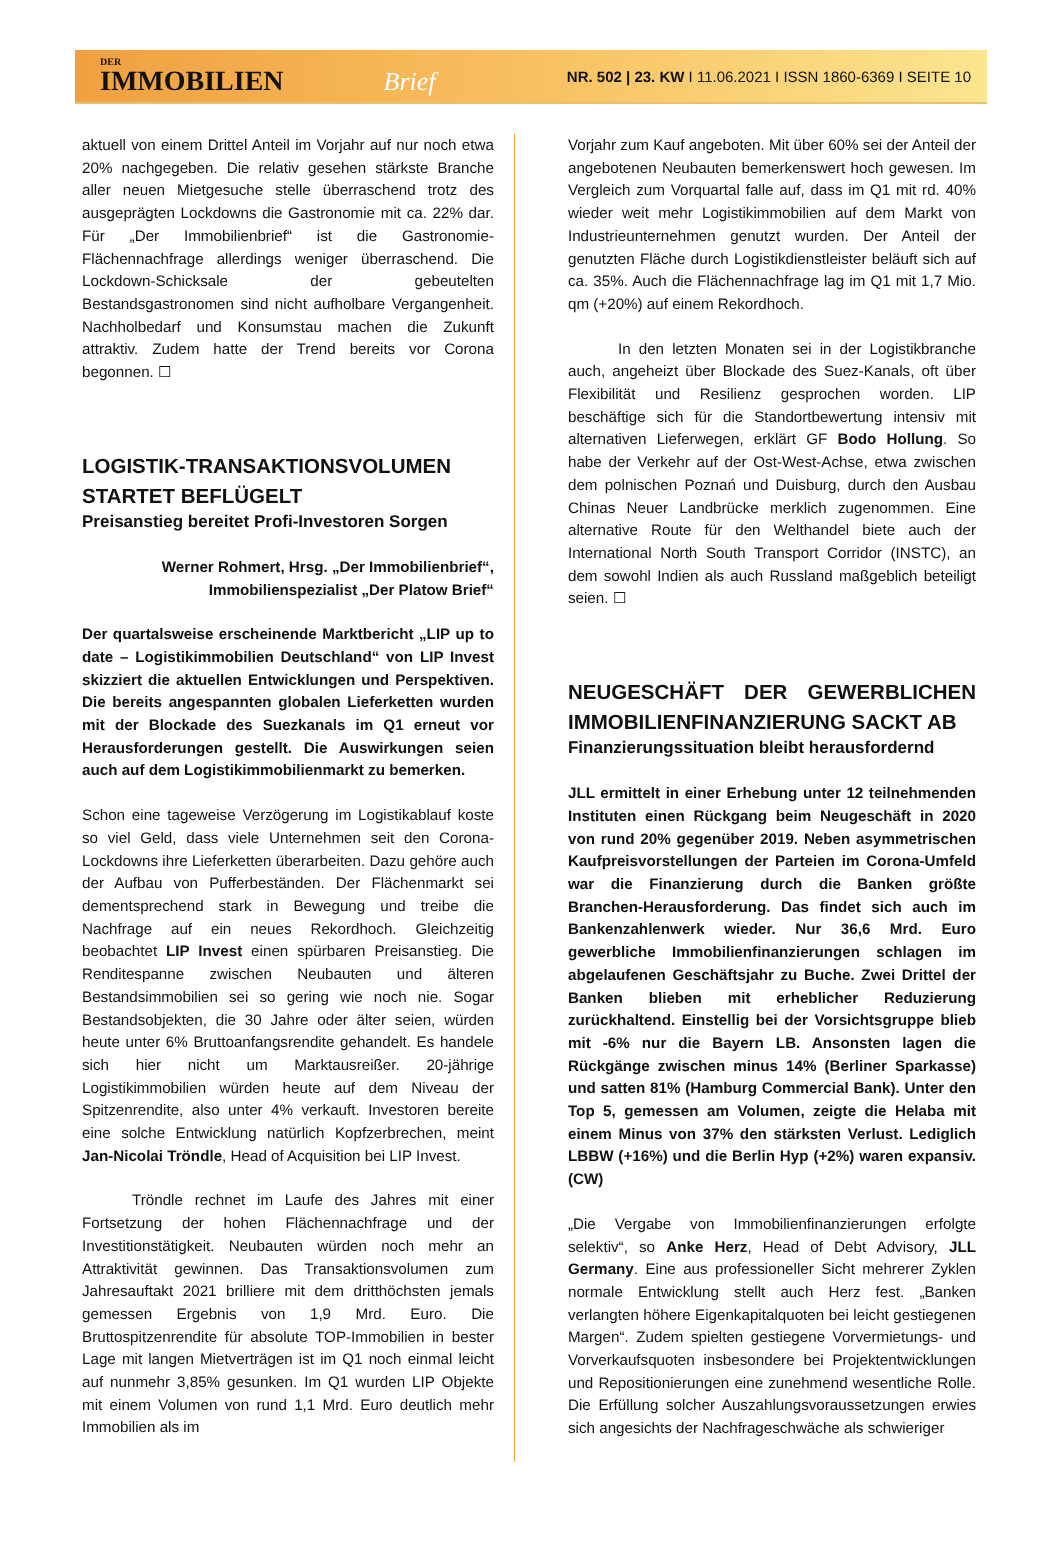DER
IMMOBILIEN Brief
NR. 502 | 23. KW I 11.06.2021 I ISSN 1860-6369 I SEITE 10
aktuell von einem Drittel Anteil im Vorjahr auf nur noch etwa 20% nachgegeben. Die relativ gesehen stärkste Branche aller neuen Mietgesuche stelle überraschend trotz des ausgeprägten Lockdowns die Gastronomie mit ca. 22% dar. Für „Der Immobilienbrief“ ist die Gastronomie-Flächennachfrage allerdings weniger überraschend. Die Lockdown-Schicksale der gebeutelten Bestandsgastronomen sind nicht aufholbare Vergangenheit. Nachholbedarf und Konsumstau machen die Zukunft attraktiv. Zudem hatte der Trend bereits vor Corona begonnen. ☐
LOGISTIK-TRANSAKTIONSVOLUMEN STARTET BEFLÜGELT
Preisanstieg bereitet Profi-Investoren Sorgen
Werner Rohmert, Hrsg. „Der Immobilienbrief“,
Immobilienspezialist „Der Platow Brief“
Der quartalsweise erscheinende Marktbericht „LIP up to date – Logistikimmobilien Deutschland“ von LIP Invest skizziert die aktuellen Entwicklungen und Perspektiven. Die bereits angespannten globalen Lieferketten wurden mit der Blockade des Suezkanals im Q1 erneut vor Herausforderungen gestellt. Die Auswirkungen seien auch auf dem Logistikimmobilienmarkt zu bemerken.
Schon eine tageweise Verzögerung im Logistikablauf koste so viel Geld, dass viele Unternehmen seit den Corona-Lockdowns ihre Lieferketten überarbeiten. Dazu gehöre auch der Aufbau von Pufferbeständen. Der Flächenmarkt sei dementsprechend stark in Bewegung und treibe die Nachfrage auf ein neues Rekordhoch. Gleichzeitig beobachtet LIP Invest einen spürbaren Preisanstieg. Die Renditespanne zwischen Neubauten und älteren Bestandsimmobilien sei so gering wie noch nie. Sogar Bestandsobjekten, die 30 Jahre oder älter seien, würden heute unter 6% Bruttoanfangsrendite gehandelt. Es handele sich hier nicht um Marktausreißer. 20-jährige Logistikimmobilien würden heute auf dem Niveau der Spitzenrendite, also unter 4% verkauft. Investoren bereite eine solche Entwicklung natürlich Kopfzerbrechen, meint Jan-Nicolai Tröndle, Head of Acquisition bei LIP Invest.
Tröndle rechnet im Laufe des Jahres mit einer Fortsetzung der hohen Flächennachfrage und der Investitionstätigkeit. Neubauten würden noch mehr an Attraktivität gewinnen. Das Transaktionsvolumen zum Jahresauftakt 2021 brilliere mit dem dritthöchsten jemals gemessen Ergebnis von 1,9 Mrd. Euro. Die Bruttospitzenrendite für absolute TOP-Immobilien in bester Lage mit langen Mietverträgen ist im Q1 noch einmal leicht auf nunmehr 3,85% gesunken. Im Q1 wurden LIP Objekte mit einem Volumen von rund 1,1 Mrd. Euro deutlich mehr Immobilien als im
Vorjahr zum Kauf angeboten. Mit über 60% sei der Anteil der angebotenen Neubauten bemerkenswert hoch gewesen. Im Vergleich zum Vorquartal falle auf, dass im Q1 mit rd. 40% wieder weit mehr Logistikimmobilien auf dem Markt von Industrieunternehmen genutzt wurden. Der Anteil der genutzten Fläche durch Logistikdienstleister beläuft sich auf ca. 35%. Auch die Flächennachfrage lag im Q1 mit 1,7 Mio. qm (+20%) auf einem Rekordhoch.
In den letzten Monaten sei in der Logistikbranche auch, angeheizt über Blockade des Suez-Kanals, oft über Flexibilität und Resilienz gesprochen worden. LIP beschäftige sich für die Standortbewertung intensiv mit alternativen Lieferwegen, erklärt GF Bodo Hollung. So habe der Verkehr auf der Ost-West-Achse, etwa zwischen dem polnischen Poznań und Duisburg, durch den Ausbau Chinas Neuer Landbrücke merklich zugenommen. Eine alternative Route für den Welthandel biete auch der International North South Transport Corridor (INSTC), an dem sowohl Indien als auch Russland maßgeblich beteiligt seien. ☐
NEUGESCHÄFT DER GEWERBLICHEN IMMOBILIENFINANZIERUNG SACKT AB
Finanzierungssituation bleibt herausfordernd
JLL ermittelt in einer Erhebung unter 12 teilnehmenden Instituten einen Rückgang beim Neugeschäft in 2020 von rund 20% gegenüber 2019. Neben asymmetrischen Kaufpreisvorstellungen der Parteien im Corona-Umfeld war die Finanzierung durch die Banken größte Branchen-Herausforderung. Das findet sich auch im Bankenzahlenwerk wieder. Nur 36,6 Mrd. Euro gewerbliche Immobilienfinanzierungen schlagen im abgelaufenen Geschäftsjahr zu Buche. Zwei Drittel der Banken blieben mit erheblicher Reduzierung zurückhaltend. Einstellig bei der Vorsichtsgruppe blieb mit -6% nur die Bayern LB. Ansonsten lagen die Rückgänge zwischen minus 14% (Berliner Sparkasse) und satten 81% (Hamburg Commercial Bank). Unter den Top 5, gemessen am Volumen, zeigte die Helaba mit einem Minus von 37% den stärksten Verlust. Lediglich LBBW (+16%) und die Berlin Hyp (+2%) waren expansiv. (CW)
„Die Vergabe von Immobilienfinanzierungen erfolgte selektiv“, so Anke Herz, Head of Debt Advisory, JLL Germany. Eine aus professioneller Sicht mehrerer Zyklen normale Entwicklung stellt auch Herz fest. „Banken verlangten höhere Eigenkapitalquoten bei leicht gestiegenen Margen“. Zudem spielten gestiegene Vorvermietungs- und Vorverkaufsquoten insbesondere bei Projektentwicklungen und Repositionierungen eine zunehmend wesentliche Rolle. Die Erfüllung solcher Auszahlungsvoraussetzungen erwies sich angesichts der Nachfrageschwäche als schwieriger